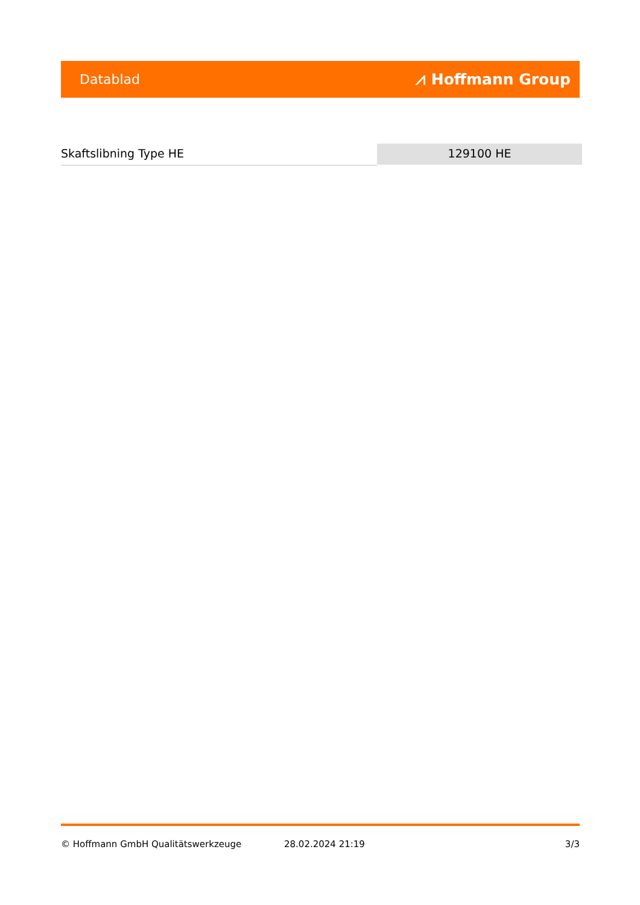Datablad ⩘ Hoffmann Group
Skaftslibning Type HE 129100 HE
© Hoffmann GmbH Qualitätswerkzeuge 28.02.2024 21:19 3/3